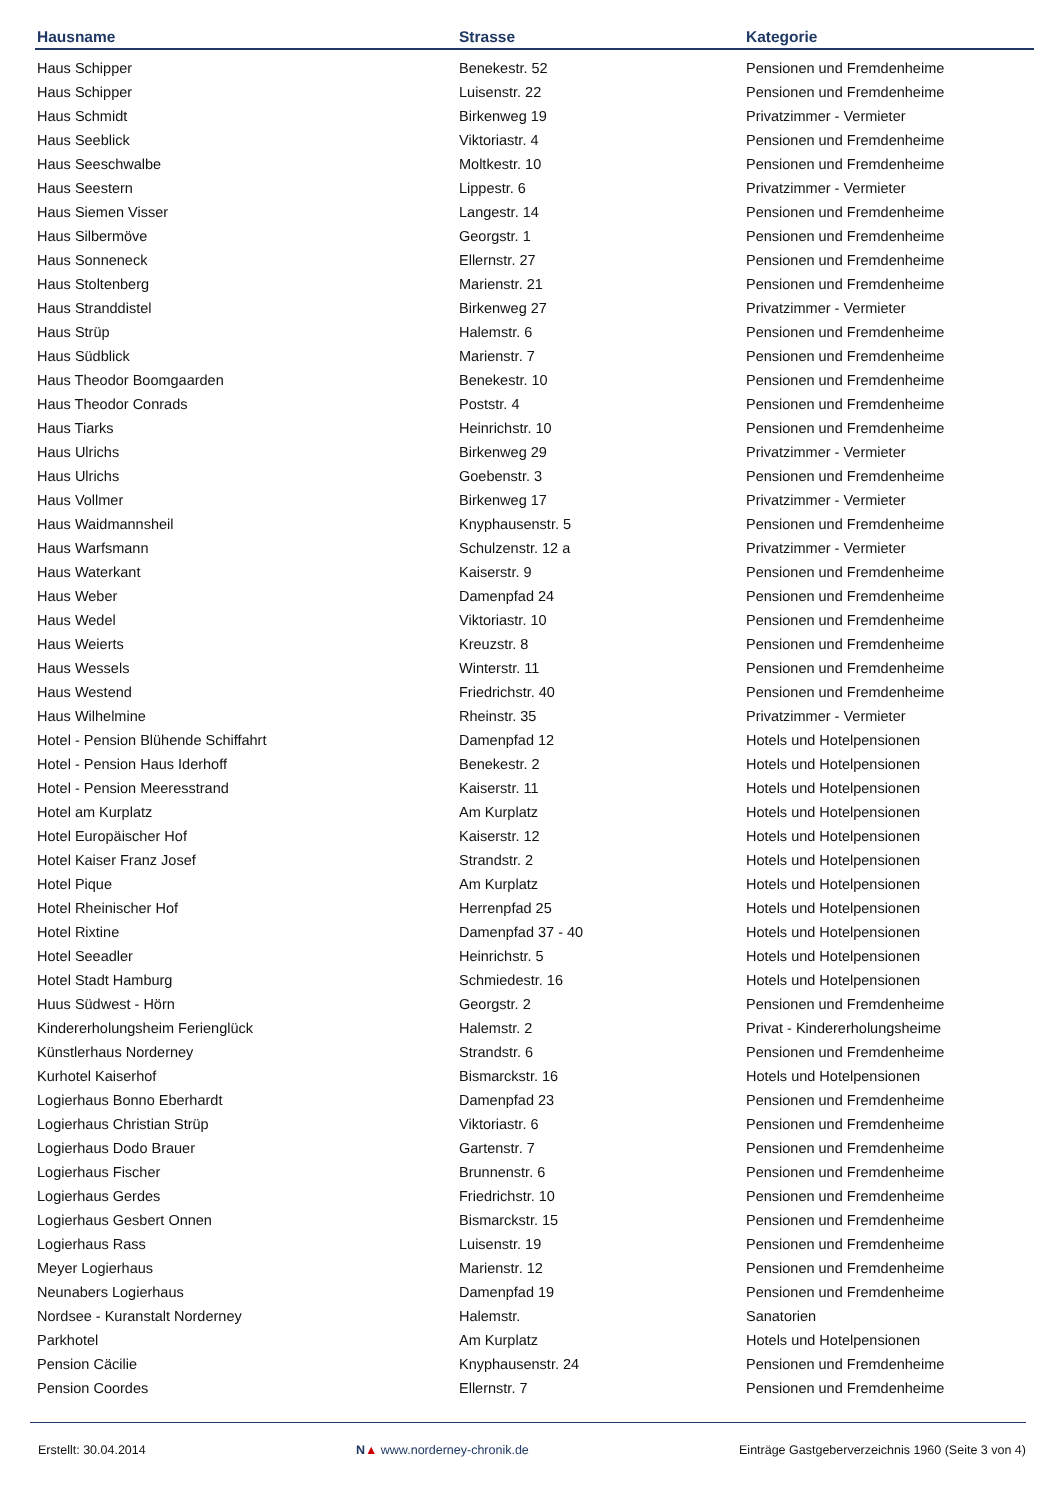| Hausname | Strasse | Kategorie |
| --- | --- | --- |
| Haus Schipper | Benekestr. 52 | Pensionen und Fremdenheime |
| Haus Schipper | Luisenstr. 22 | Pensionen und Fremdenheime |
| Haus Schmidt | Birkenweg 19 | Privatzimmer - Vermieter |
| Haus Seeblick | Viktoriastr. 4 | Pensionen und Fremdenheime |
| Haus Seeschwalbe | Moltkestr. 10 | Pensionen und Fremdenheime |
| Haus Seestern | Lippestr. 6 | Privatzimmer - Vermieter |
| Haus Siemen Visser | Langestr. 14 | Pensionen und Fremdenheime |
| Haus Silbermöve | Georgstr. 1 | Pensionen und Fremdenheime |
| Haus Sonneneck | Ellernstr. 27 | Pensionen und Fremdenheime |
| Haus Stoltenberg | Marienstr. 21 | Pensionen und Fremdenheime |
| Haus Stranddistel | Birkenweg 27 | Privatzimmer - Vermieter |
| Haus Strüp | Halemstr. 6 | Pensionen und Fremdenheime |
| Haus Südblick | Marienstr. 7 | Pensionen und Fremdenheime |
| Haus Theodor Boomgaarden | Benekestr. 10 | Pensionen und Fremdenheime |
| Haus Theodor Conrads | Poststr. 4 | Pensionen und Fremdenheime |
| Haus Tiarks | Heinrichstr. 10 | Pensionen und Fremdenheime |
| Haus Ulrichs | Birkenweg 29 | Privatzimmer - Vermieter |
| Haus Ulrichs | Goebenstr. 3 | Pensionen und Fremdenheime |
| Haus Vollmer | Birkenweg 17 | Privatzimmer - Vermieter |
| Haus Waidmannsheil | Knyphausenstr. 5 | Pensionen und Fremdenheime |
| Haus Warfsmann | Schulzenstr. 12 a | Privatzimmer - Vermieter |
| Haus Waterkant | Kaiserstr. 9 | Pensionen und Fremdenheime |
| Haus Weber | Damenpfad 24 | Pensionen und Fremdenheime |
| Haus Wedel | Viktoriastr. 10 | Pensionen und Fremdenheime |
| Haus Weierts | Kreuzstr. 8 | Pensionen und Fremdenheime |
| Haus Wessels | Winterstr. 11 | Pensionen und Fremdenheime |
| Haus Westend | Friedrichstr. 40 | Pensionen und Fremdenheime |
| Haus Wilhelmine | Rheinstr. 35 | Privatzimmer - Vermieter |
| Hotel - Pension Blühende Schiffahrt | Damenpfad 12 | Hotels und Hotelpensionen |
| Hotel - Pension Haus Iderhoff | Benekestr. 2 | Hotels und Hotelpensionen |
| Hotel - Pension Meeresstrand | Kaiserstr. 11 | Hotels und Hotelpensionen |
| Hotel am Kurplatz | Am Kurplatz | Hotels und Hotelpensionen |
| Hotel Europäischer Hof | Kaiserstr. 12 | Hotels und Hotelpensionen |
| Hotel Kaiser Franz Josef | Strandstr. 2 | Hotels und Hotelpensionen |
| Hotel Pique | Am Kurplatz | Hotels und Hotelpensionen |
| Hotel Rheinischer Hof | Herrenpfad 25 | Hotels und Hotelpensionen |
| Hotel Rixtine | Damenpfad 37 - 40 | Hotels und Hotelpensionen |
| Hotel Seeadler | Heinrichstr. 5 | Hotels und Hotelpensionen |
| Hotel Stadt Hamburg | Schmiedestr. 16 | Hotels und Hotelpensionen |
| Huus Südwest - Hörn | Georgstr. 2 | Pensionen und Fremdenheime |
| Kindererholungsheim Ferienglück | Halemstr. 2 | Privat - Kindererholungsheime |
| Künstlerhaus Norderney | Strandstr. 6 | Pensionen und Fremdenheime |
| Kurhotel Kaiserhof | Bismarckstr. 16 | Hotels und Hotelpensionen |
| Logierhaus Bonno Eberhardt | Damenpfad 23 | Pensionen und Fremdenheime |
| Logierhaus Christian Strüp | Viktoriastr. 6 | Pensionen und Fremdenheime |
| Logierhaus Dodo Brauer | Gartenstr. 7 | Pensionen und Fremdenheime |
| Logierhaus Fischer | Brunnenstr. 6 | Pensionen und Fremdenheime |
| Logierhaus Gerdes | Friedrichstr. 10 | Pensionen und Fremdenheime |
| Logierhaus Gesbert Onnen | Bismarckstr. 15 | Pensionen und Fremdenheime |
| Logierhaus Rass | Luisenstr. 19 | Pensionen und Fremdenheime |
| Meyer Logierhaus | Marienstr. 12 | Pensionen und Fremdenheime |
| Neunabers Logierhaus | Damenpfad 19 | Pensionen und Fremdenheime |
| Nordsee - Kuranstalt Norderney | Halemstr. | Sanatorien |
| Parkhotel | Am Kurplatz | Hotels und Hotelpensionen |
| Pension Cäcilie | Knyphausenstr. 24 | Pensionen und Fremdenheime |
| Pension Coordes | Ellernstr. 7 | Pensionen und Fremdenheime |
Erstellt: 30.04.2014 N▲ www.norderney-chronik.de Einträge Gastgeberverzeichnis 1960 (Seite 3 von 4)